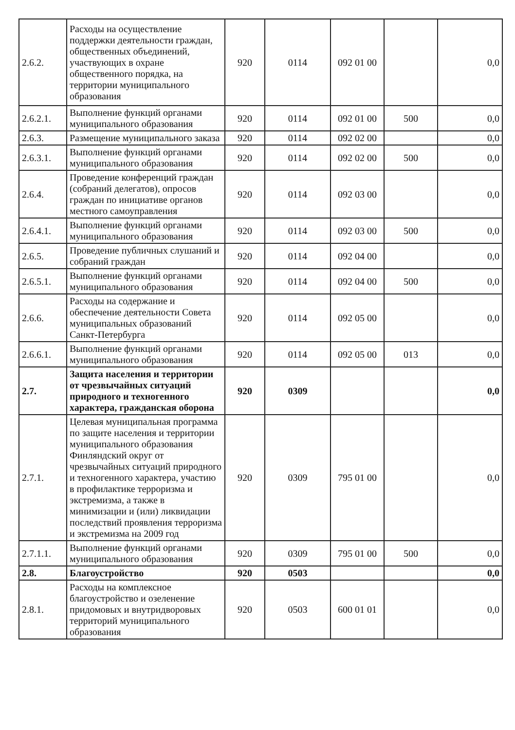| 2.6.2. | Расходы на осуществление поддержки деятельности граждан, общественных объединений, участвующих в охране общественного порядка, на территории муниципального образования | 920 | 0114 | 092 01 00 | | 0,0 |
| 2.6.2.1. | Выполнение функций органами муниципального образования | 920 | 0114 | 092 01 00 | 500 | 0,0 |
| 2.6.3. | Размещение муниципального заказа | 920 | 0114 | 092 02 00 | | 0,0 |
| 2.6.3.1. | Выполнение функций органами муниципального образования | 920 | 0114 | 092 02 00 | 500 | 0,0 |
| 2.6.4. | Проведение конференций граждан (собраний делегатов), опросов граждан по инициативе органов местного самоуправления | 920 | 0114 | 092 03 00 | | 0,0 |
| 2.6.4.1. | Выполнение функций органами муниципального образования | 920 | 0114 | 092 03 00 | 500 | 0,0 |
| 2.6.5. | Проведение публичных слушаний и собраний граждан | 920 | 0114 | 092 04 00 | | 0,0 |
| 2.6.5.1. | Выполнение функций органами муниципального образования | 920 | 0114 | 092 04 00 | 500 | 0,0 |
| 2.6.6. | Расходы на содержание и обеспечение деятельности Совета муниципальных образований Санкт-Петербурга | 920 | 0114 | 092 05 00 | | 0,0 |
| 2.6.6.1. | Выполнение функций органами муниципального образования | 920 | 0114 | 092 05 00 | 013 | 0,0 |
| 2.7. | Защита населения и территории от чрезвычайных ситуаций природного и техногенного характера, гражданская оборона | 920 | 0309 | | | 0,0 |
| 2.7.1. | Целевая муниципальная программа по защите населения и территории муниципального образования Финляндский округ от чрезвычайных ситуаций природного и техногенного характера, участию в профилактике терроризма и экстремизма, а также в минимизации и (или) ликвидации последствий проявления терроризма и экстремизма на 2009 год | 920 | 0309 | 795 01 00 | | 0,0 |
| 2.7.1.1. | Выполнение функций органами муниципального образования | 920 | 0309 | 795 01 00 | 500 | 0,0 |
| 2.8. | Благоустройство | 920 | 0503 | | | 0,0 |
| 2.8.1. | Расходы на комплексное благоустройство и озеленение придомовых и внутридворовых территорий муниципального образования | 920 | 0503 | 600 01 01 | | 0,0 |